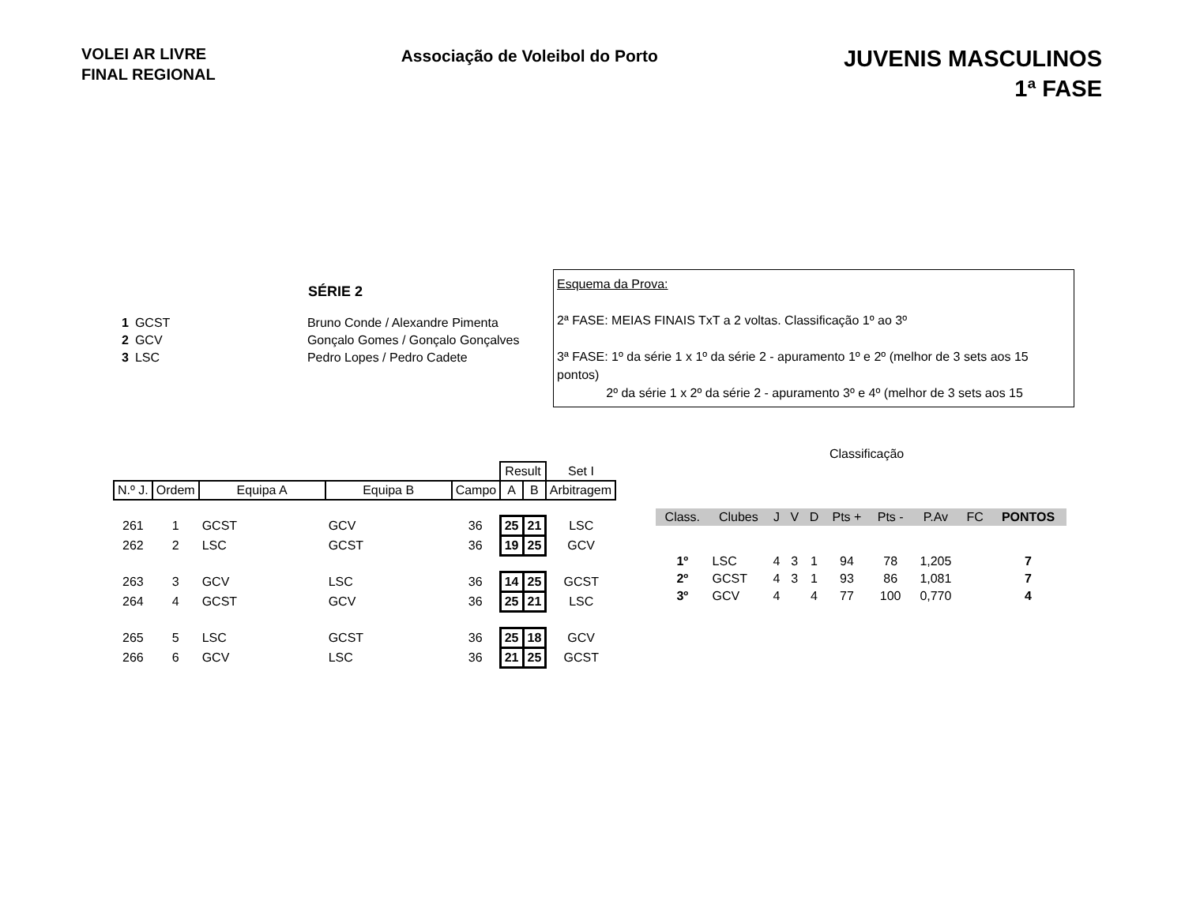VOLEI AR LIVRE
FINAL REGIONAL
Associação de Voleibol do Porto
JUVENIS MASCULINOS
1ª FASE
SÉRIE 2
| 1 | GCST | Bruno Conde / Alexandre Pimenta |
| 2 | GCV | Gonçalo Gomes / Gonçalo Gonçalves |
| 3 | LSC | Pedro Lopes / Pedro Cadete |
Esquema da Prova:
2ª FASE: MEIAS FINAIS TxT a 2 voltas. Classificação 1º ao 3º
3ª FASE: 1º da série 1 x 1º da série 2 - apuramento 1º e 2º (melhor de 3 sets aos 15 pontos)
2º da série 1 x 2º da série 2 - apuramento 3º e 4º (melhor de 3 sets aos 15
Classificação
| | | | | | Result | | Set I |
| --- | --- | --- | --- | --- | --- | --- | --- |
| N.º J. | Ordem | Equipa A | Equipa B | Campo | A | B | Arbitragem |
| 261 | 1 | GCST | GCV | 36 | 25 | 21 | LSC |
| 262 | 2 | LSC | GCST | 36 | 19 | 25 | GCV |
| 263 | 3 | GCV | LSC | 36 | 14 | 25 | GCST |
| 264 | 4 | GCST | GCV | 36 | 25 | 21 | LSC |
| 265 | 5 | LSC | GCST | 36 | 25 | 18 | GCV |
| 266 | 6 | GCV | LSC | 36 | 21 | 25 | GCST |
| Class. | Clubes | J | V | D | Pts + | Pts - | P.Av | FC | PONTOS |
| --- | --- | --- | --- | --- | --- | --- | --- | --- | --- |
| 1º | LSC | 4 | 3 | 1 | 94 | 78 | 1,205 | | 7 |
| 2º | GCST | 4 | 3 | 1 | 93 | 86 | 1,081 | | 7 |
| 3º | GCV | 4 | | 4 | 77 | 100 | 0,770 | | 4 |